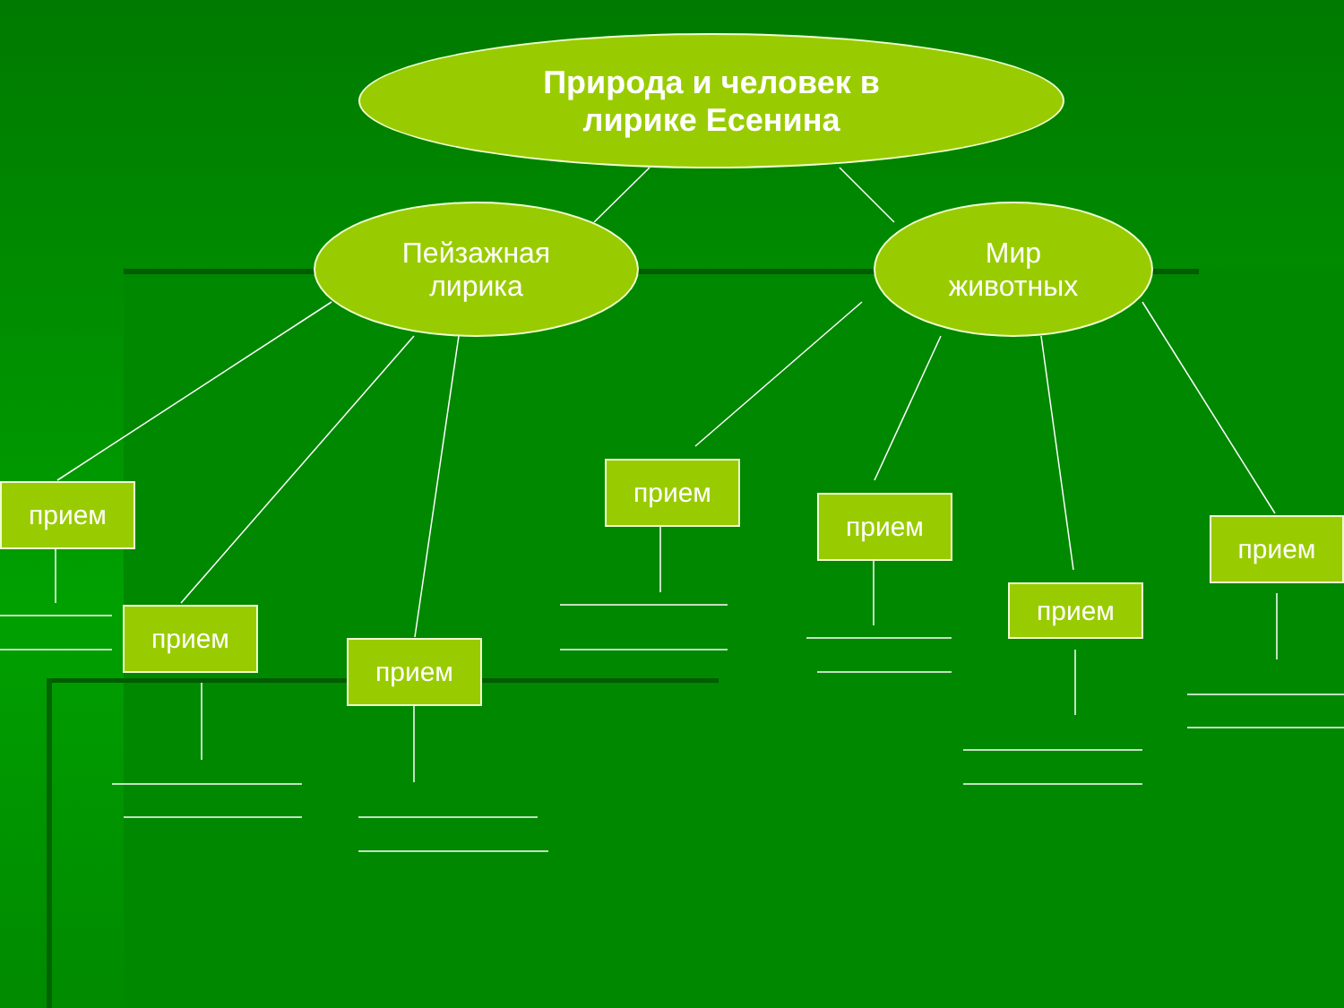Природа и человек в
лирике Есенина
Пейзажная
лирика
Мир
животных
прием
прием
прием
прием
прием
прием
прием